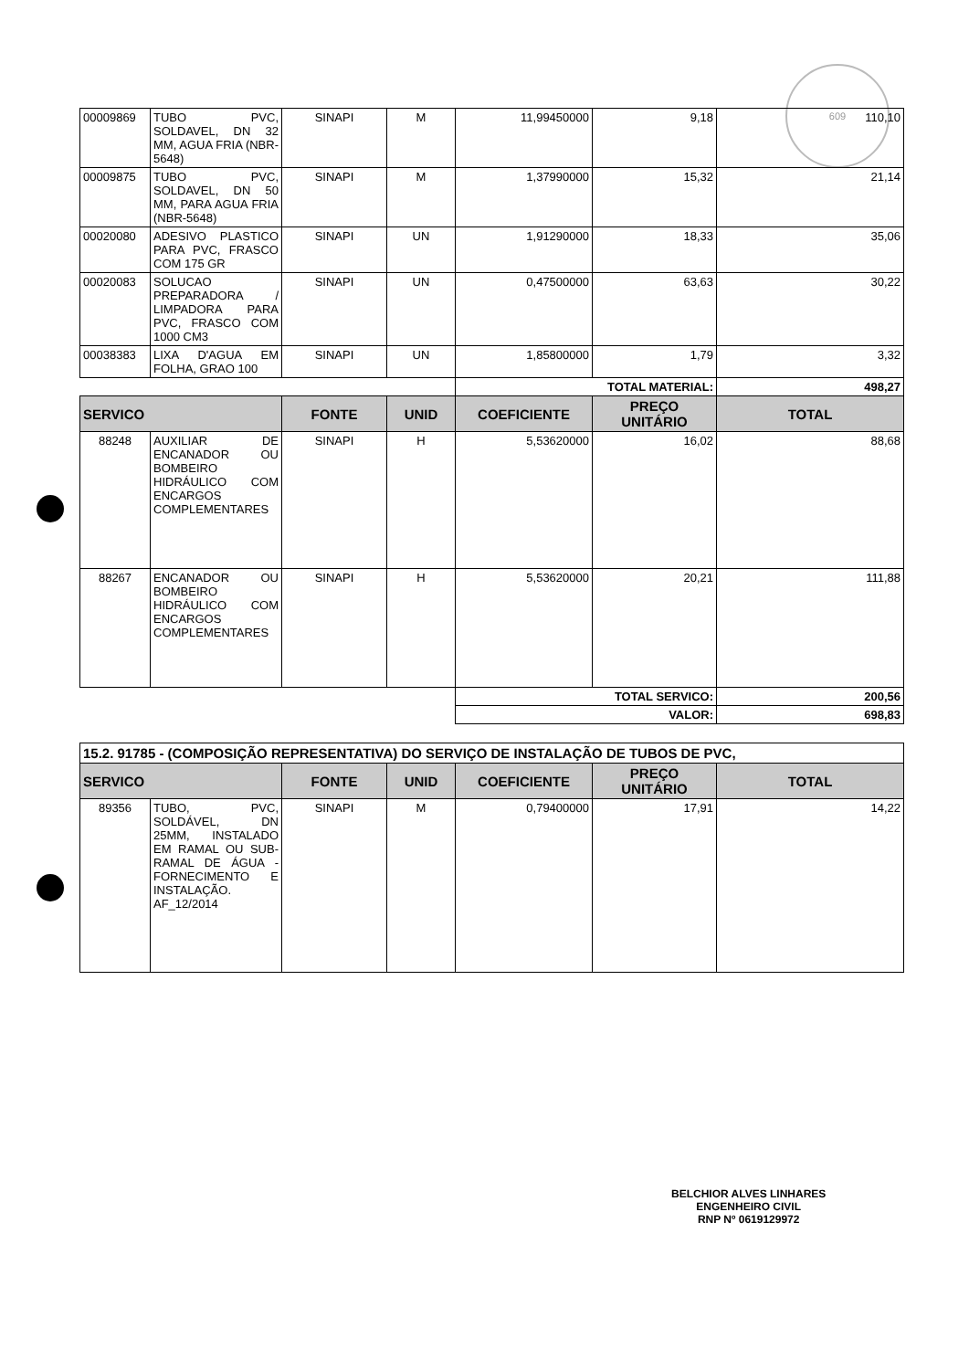609
| 00009869 | TUBO PVC, SOLDAVEL, DN 32 MM, AGUA FRIA (NBR-5648) | SINAPI | M | 11,99450000 | 9,18 | 110,10 |
| 00009875 | TUBO PVC, SOLDAVEL, DN 50 MM, PARA AGUA FRIA (NBR-5648) | SINAPI | M | 1,37990000 | 15,32 | 21,14 |
| 00020080 | ADESIVO PLASTICO PARA PVC, FRASCO COM 175 GR | SINAPI | UN | 1,91290000 | 18,33 | 35,06 |
| 00020083 | SOLUCAO PREPARADORA / LIMPADORA PARA PVC, FRASCO COM 1000 CM3 | SINAPI | UN | 0,47500000 | 63,63 | 30,22 |
| 00038383 | LIXA D'AGUA EM FOLHA, GRAO 100 | SINAPI | UN | 1,85800000 | 1,79 | 3,32 |
| | | | | TOTAL MATERIAL: | | 498,27 |
| SERVICO | | FONTE | UNID | COEFICIENTE | PREÇO UNITÁRIO | TOTAL |
| 88248 | AUXILIAR DE ENCANADOR OU BOMBEIRO HIDRÁULICO COM ENCARGOS COMPLEMENTARES | SINAPI | H | 5,53620000 | 16,02 | 88,68 |
| 88267 | ENCANADOR OU BOMBEIRO HIDRÁULICO COM ENCARGOS COMPLEMENTARES | SINAPI | H | 5,53620000 | 20,21 | 111,88 |
| | | | | TOTAL SERVICO: | | 200,56 |
| | | | | VALOR: | | 698,83 |
| 15.2. 91785 - (COMPOSIÇÃO REPRESENTATIVA) DO SERVIÇO DE INSTALAÇÃO DE TUBOS DE PVC, | | | | | | |
| SERVICO | | FONTE | UNID | COEFICIENTE | PREÇO UNITÁRIO | TOTAL |
| 89356 | TUBO, PVC, SOLDÁVEL, DN 25MM, INSTALADO EM RAMAL OU SUB-RAMAL DE ÁGUA - FORNECIMENTO E INSTALAÇÃO. AF_12/2014 | SINAPI | M | 0,79400000 | 17,91 | 14,22 |
BELCHIOR ALVES LINHARES
ENGENHEIRO CIVIL
RNP Nº 0619129972